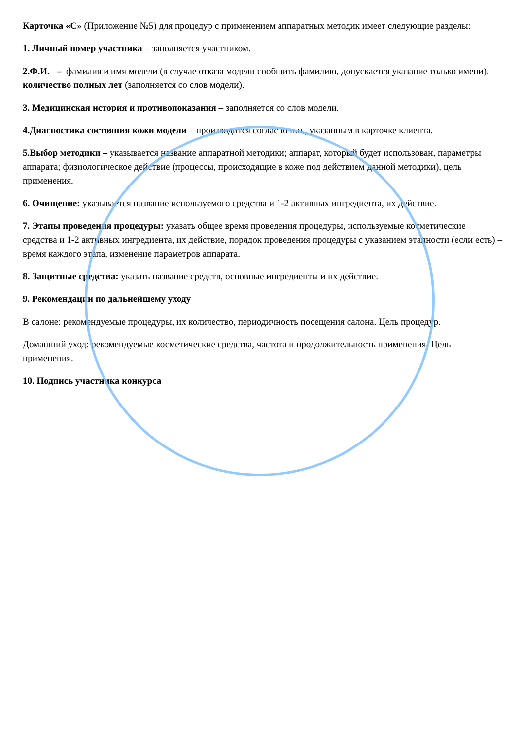Карточка «С» (Приложение №5) для процедур с применением аппаратных методик имеет следующие разделы:
1. Личный номер участника – заполняется участником.
2.Ф.И. – фамилия и имя модели (в случае отказа модели сообщить фамилию, допускается указание только имени), количество полных лет (заполняется со слов модели).
3. Медицинская история и противопоказания – заполняется со слов модели.
4.Диагностика состояния кожи модели – производится согласно п.п., указанным в карточке клиента.
5.Выбор методики – указывается название аппаратной методики; аппарат, который будет использован, параметры аппарата; физиологическое действие (процессы, происходящие в коже под действием данной методики), цель применения.
6. Очищение: указывается название используемого средства и 1-2 активных ингредиента, их действие.
7. Этапы проведения процедуры: указать общее время проведения процедуры, используемые косметические средства и 1-2 активных ингредиента, их действие, порядок проведения процедуры с указанием этапности (если есть) – время каждого этапа, изменение параметров аппарата.
8. Защитные средства: указать название средств, основные ингредиенты и их действие.
9. Рекомендации по дальнейшему уходу
В салоне: рекомендуемые процедуры, их количество, периодичность посещения салона. Цель процедур.
Домашний уход: рекомендуемые косметические средства, частота и продолжительность применения. Цель применения.
10. Подпись участника конкурса